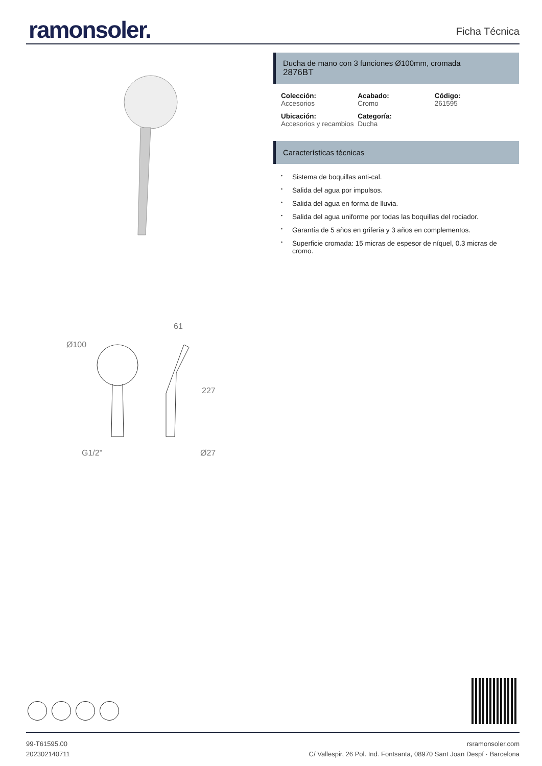ramonsoler.
Ficha Técnica
Ducha de mano con 3 funciones Ø100mm, cromada
2876BT
Colección:
Accesorios
Acabado:
Cromo
Código:
261595
Ubicación:
Accesorios y recambios
Categoría:
Ducha
Características técnicas
• Sistema de boquillas anti-cal.
• Salida del agua por impulsos.
• Salida del agua en forma de lluvia.
• Salida del agua uniforme por todas las boquillas del rociador.
• Garantía de 5 años en grifería y 3 años en complementos.
• Superficie cromada: 15 micras de espesor de níquel, 0.3 micras de cromo.
Ø100
61
227
G1/2"
Ø27
99-T61595.00
202302140711
rsramonsoler.com
C/ Vallespir, 26 Pol. Ind. Fontsanta, 08970 Sant Joan Despí · Barcelona